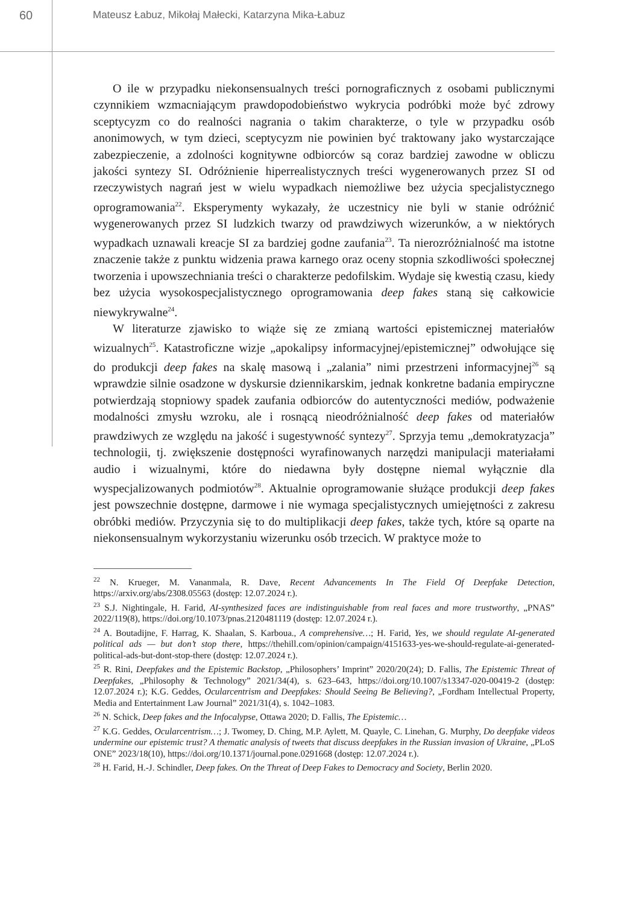60
Mateusz Łabuz, Mikołaj Małecki, Katarzyna Mika-Łabuz
O ile w przypadku niekonsensualnych treści pornograficznych z osobami publicznymi czynnikiem wzmacniającym prawdopodobieństwo wykrycia podróbki może być zdrowy sceptycyzm co do realności nagrania o takim charakterze, o tyle w przypadku osób anonimowych, w tym dzieci, sceptycyzm nie powinien być traktowany jako wystarczające zabezpieczenie, a zdolności kognitywne odbiorców są coraz bardziej zawodne w obliczu jakości syntezy SI. Odróżnienie hiperrealistycznych treści wygenerowanych przez SI od rzeczywistych nagrań jest w wielu wypadkach niemożliwe bez użycia specjalistycznego oprogramowania<sup>22</sup>. Eksperymenty wykazały, że uczestnicy nie byli w stanie odróżnić wygenerowanych przez SI ludzkich twarzy od prawdziwych wizerunków, a w niektórych wypadkach uznawali kreacje SI za bardziej godne zaufania<sup>23</sup>. Ta nierozróżnialność ma istotne znaczenie także z punktu widzenia prawa karnego oraz oceny stopnia szkodliwości społecznej tworzenia i upowszechniania treści o charakterze pedofilskim. Wydaje się kwestią czasu, kiedy bez użycia wysokospecjalistycznego oprogramowania deep fakes staną się całkowicie niewykrywalne<sup>24</sup>.
W literaturze zjawisko to wiąże się ze zmianą wartości epistemicznej materiałów wizualnych<sup>25</sup>. Katastroficzne wizje „apokalipsy informacyjnej/epistemicznej” odwołujące się do produkcji deep fakes na skalę masową i „zalania” nimi przestrzeni informacyjnej<sup>26</sup> są wprawdzie silnie osadzone w dyskursie dziennikarskim, jednak konkretne badania empiryczne potwierdzają stopniowy spadek zaufania odbiorców do autentyczności mediów, podważenie modalności zmysłu wzroku, ale i rosnącą nieodróżnialność deep fakes od materiałów prawdziwych ze względu na jakość i sugestywność syntezy<sup>27</sup>. Sprzyja temu „demokratyzacja” technologii, tj. zwiększenie dostępności wyrafinowanych narzędzi manipulacji materiałami audio i wizualnymi, które do niedawna były dostępne niemal wyłącznie dla wyspecjalizowanych podmiotów<sup>28</sup>. Aktualnie oprogramowanie służące produkcji deep fakes jest powszechnie dostępne, darmowe i nie wymaga specjalistycznych umiejętności z zakresu obróbki mediów. Przyczynia się to do multiplikacji deep fakes, także tych, które są oparte na niekonsensualnym wykorzystaniu wizerunku osób trzecich. W praktyce może to
<sup>22</sup> N. Krueger, M. Vananmala, R. Dave, Recent Advancements In The Field Of Deepfake Detection, https://arxiv.org/abs/2308.05563 (dostęp: 12.07.2024 r.).
<sup>23</sup> S.J. Nightingale, H. Farid, AI-synthesized faces are indistinguishable from real faces and more trustworthy, „PNAS” 2022/119(8), https://doi.org/10.1073/pnas.2120481119 (dostęp: 12.07.2024 r.).
<sup>24</sup> A. Boutadijne, F. Harrag, K. Shaalan, S. Karboua., A comprehensive…; H. Farid, Yes, we should regulate AI-generated political ads — but don’t stop there, https://thehill.com/opinion/campaign/4151633-yes-we-should-regulate-ai-generated-political-ads-but-dont-stop-there (dostęp: 12.07.2024 r.).
<sup>25</sup> R. Rini, Deepfakes and the Epistemic Backstop, „Philosophers’ Imprint” 2020/20(24); D. Fallis, The Epistemic Threat of Deepfakes, „Philosophy & Technology” 2021/34(4), s. 623–643, https://doi.org/10.1007/s13347-020-00419-2 (dostęp: 12.07.2024 r.); K.G. Geddes, Ocularcentrism and Deepfakes: Should Seeing Be Believing?, „Fordham Intellectual Property, Media and Entertainment Law Journal” 2021/31(4), s. 1042–1083.
<sup>26</sup> N. Schick, Deep fakes and the Infocalypse, Ottawa 2020; D. Fallis, The Epistemic…
<sup>27</sup> K.G. Geddes, Ocularcentrism…; J. Twomey, D. Ching, M.P. Aylett, M. Quayle, C. Linehan, G. Murphy, Do deepfake videos undermine our epistemic trust? A thematic analysis of tweets that discuss deepfakes in the Russian invasion of Ukraine, „PLoS ONE” 2023/18(10), https://doi.org/10.1371/journal.pone.0291668 (dostęp: 12.07.2024 r.).
<sup>28</sup> H. Farid, H.-J. Schindler, Deep fakes. On the Threat of Deep Fakes to Democracy and Society, Berlin 2020.